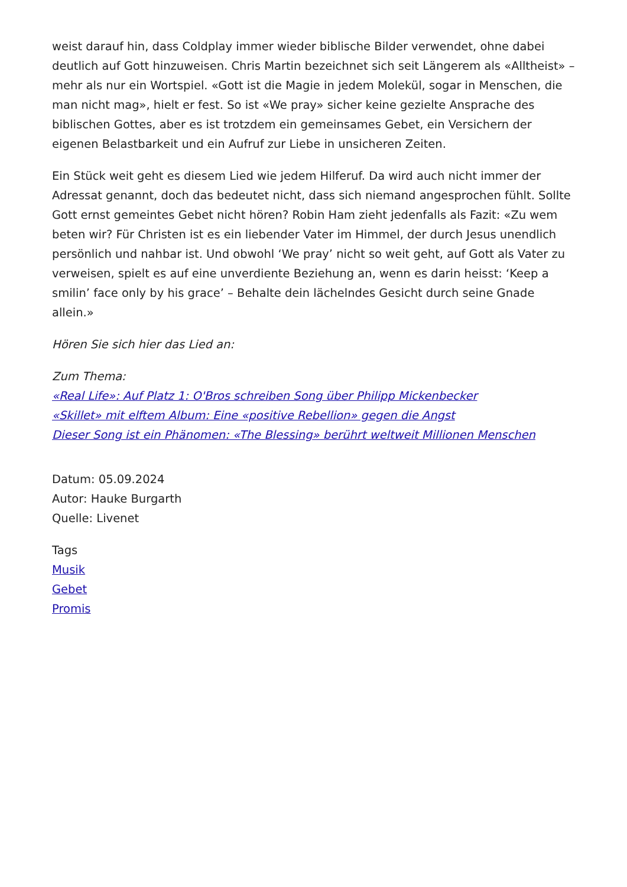weist darauf hin, dass Coldplay immer wieder biblische Bilder verwendet, ohne dabei deutlich auf Gott hinzuweisen. Chris Martin bezeichnet sich seit Längerem als «Alltheist» – mehr als nur ein Wortspiel. «Gott ist die Magie in jedem Molekül, sogar in Menschen, die man nicht mag», hielt er fest. So ist «We pray» sicher keine gezielte Ansprache des biblischen Gottes, aber es ist trotzdem ein gemeinsames Gebet, ein Versichern der eigenen Belastbarkeit und ein Aufruf zur Liebe in unsicheren Zeiten.
Ein Stück weit geht es diesem Lied wie jedem Hilferuf. Da wird auch nicht immer der Adressat genannt, doch das bedeutet nicht, dass sich niemand angesprochen fühlt. Sollte Gott ernst gemeintes Gebet nicht hören? Robin Ham zieht jedenfalls als Fazit: «Zu wem beten wir? Für Christen ist es ein liebender Vater im Himmel, der durch Jesus unendlich persönlich und nahbar ist. Und obwohl ‘We pray’ nicht so weit geht, auf Gott als Vater zu verweisen, spielt es auf eine unverdiente Beziehung an, wenn es darin heisst: ‘Keep a smilin’ face only by his grace’ – Behalte dein lächelndes Gesicht durch seine Gnade allein.»
Hören Sie sich hier das Lied an:
Zum Thema:
«Real Life»: Auf Platz 1: O'Bros schreiben Song über Philipp Mickenbecker
«Skillet» mit elftem Album: Eine «positive Rebellion» gegen die Angst
Dieser Song ist ein Phänomen: «The Blessing» berührt weltweit Millionen Menschen
Datum: 05.09.2024
Autor: Hauke Burgarth
Quelle: Livenet
Tags
Musik
Gebet
Promis